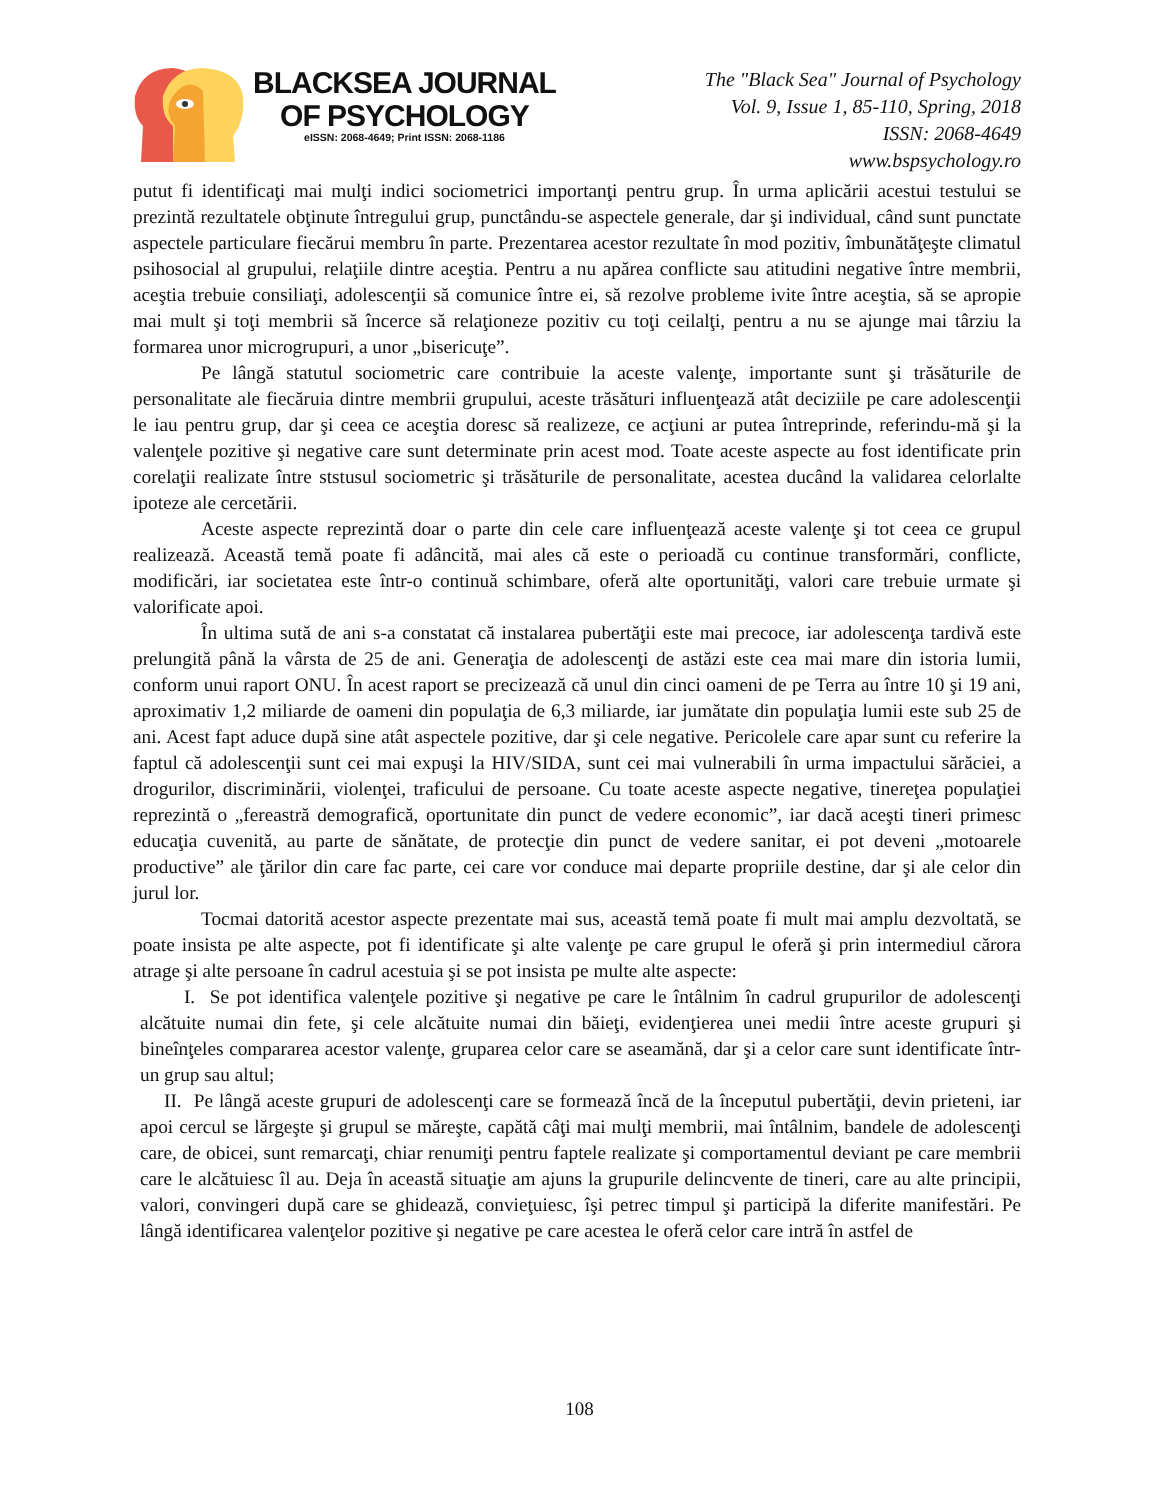BLACKSEA JOURNAL
OF PSYCHOLOGY
eISSN: 2068-4649; Print ISSN: 2068-1186
The "Black Sea" Journal of Psychology
Vol. 9, Issue 1, 85-110, Spring, 2018
ISSN: 2068-4649
www.bspsychology.ro
putut fi identificaţi mai mulţi indici sociometrici importanţi pentru grup. În urma aplicării acestui testului se prezintă rezultatele obţinute întregului grup, punctându-se aspectele generale, dar şi individual, când sunt punctate aspectele particulare fiecărui membru în parte. Prezentarea acestor rezultate în mod pozitiv, îmbunătăţeşte climatul psihosocial al grupului, relaţiile dintre aceştia. Pentru a nu apărea conflicte sau atitudini negative între membrii, aceştia trebuie consiliaţi, adolescenţii să comunice între ei, să rezolve probleme ivite între aceştia, să se apropie mai mult şi toţi membrii să încerce să relaţioneze pozitiv cu toţi ceilalţi, pentru a nu se ajunge mai târziu la formarea unor microgrupuri, a unor „bisericuţe”.
Pe lângă statutul sociometric care contribuie la aceste valenţe, importante sunt şi trăsăturile de personalitate ale fiecăruia dintre membrii grupului, aceste trăsături influenţează atât deciziile pe care adolescenţii le iau pentru grup, dar şi ceea ce aceştia doresc să realizeze, ce acţiuni ar putea întreprinde, referindu-mă şi la valenţele pozitive şi negative care sunt determinate prin acest mod. Toate aceste aspecte au fost identificate prin corelaţii realizate între ststusul sociometric şi trăsăturile de personalitate, acestea ducând la validarea celorlalte ipoteze ale cercetării.
Aceste aspecte reprezintă doar o parte din cele care influenţează aceste valenţe şi tot ceea ce grupul realizează. Această temă poate fi adâncită, mai ales că este o perioadă cu continue transformări, conflicte, modificări, iar societatea este într-o continuă schimbare, oferă alte oportunităţi, valori care trebuie urmate şi valorificate apoi.
În ultima sută de ani s-a constatat că instalarea pubertăţii este mai precoce, iar adolescenţa tardivă este prelungită până la vârsta de 25 de ani. Generaţia de adolescenţi de astăzi este cea mai mare din istoria lumii, conform unui raport ONU. În acest raport se precizează că unul din cinci oameni de pe Terra au între 10 şi 19 ani, aproximativ 1,2 miliarde de oameni din populaţia de 6,3 miliarde, iar jumătate din populaţia lumii este sub 25 de ani. Acest fapt aduce după sine atât aspectele pozitive, dar şi cele negative. Pericolele care apar sunt cu referire la faptul că adolescenţii sunt cei mai expuşi la HIV/SIDA, sunt cei mai vulnerabili în urma impactului sărăciei, a drogurilor, discriminării, violenţei, traficului de persoane. Cu toate aceste aspecte negative, tinereţea populaţiei reprezintă o „fereastră demografică, oportunitate din punct de vedere economic”, iar dacă aceşti tineri primesc educaţia cuvenită, au parte de sănătate, de protecţie din punct de vedere sanitar, ei pot deveni „motoarele productive” ale ţărilor din care fac parte, cei care vor conduce mai departe propriile destine, dar şi ale celor din jurul lor.
Tocmai datorită acestor aspecte prezentate mai sus, această temă poate fi mult mai amplu dezvoltată, se poate insista pe alte aspecte, pot fi identificate şi alte valenţe pe care grupul le oferă şi prin intermediul cărora atrage şi alte persoane în cadrul acestuia şi se pot insista pe multe alte aspecte:
I. Se pot identifica valenţele pozitive şi negative pe care le întâlnim în cadrul grupurilor de adolescenţi alcătuite numai din fete, şi cele alcătuite numai din băieţi, evidenţierea unei medii între aceste grupuri şi bineînţeles compararea acestor valenţe, gruparea celor care se aseamănă, dar şi a celor care sunt identificate într-un grup sau altul;
II. Pe lângă aceste grupuri de adolescenţi care se formează încă de la începutul pubertăţii, devin prieteni, iar apoi cercul se lărgeşte şi grupul se măreşte, capătă câţi mai mulţi membrii, mai întâlnim, bandele de adolescenţi care, de obicei, sunt remarcaţi, chiar renumiţi pentru faptele realizate şi comportamentul deviant pe care membrii care le alcătuiesc îl au. Deja în această situaţie am ajuns la grupurile delincvente de tineri, care au alte principii, valori, convingeri după care se ghidează, convieţuiesc, îşi petrec timpul şi participă la diferite manifestări. Pe lângă identificarea valenţelor pozitive şi negative pe care acestea le oferă celor care intră în astfel de
108